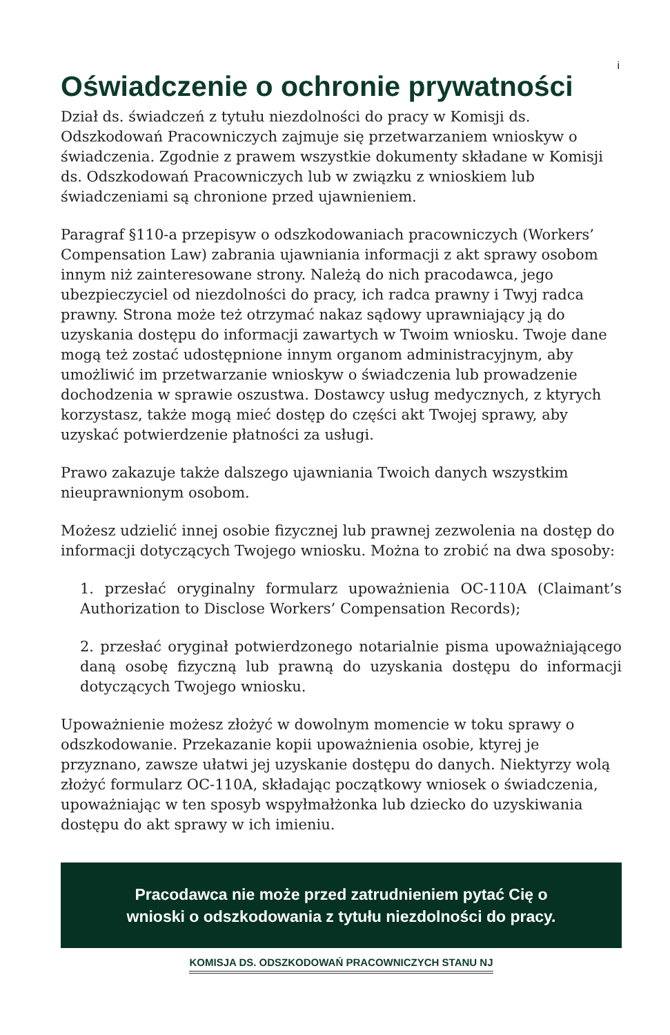i
Oświadczenie o ochronie prywatności
Dział ds. świadczeń z tytułu niezdolności do pracy w Komisji ds. Odszkodowań Pracowniczych zajmuje się przetwarzaniem wnioskyw o świadczenia. Zgodnie z prawem wszystkie dokumenty składane w Komisji ds. Odszkodowań Pracowniczych lub w związku z wnioskiem lub świadczeniami są chronione przed ujawnieniem.
Paragraf §110-a przepisyw o odszkodowaniach pracowniczych (Workers’ Compensation Law) zabrania ujawniania informacji z akt sprawy osobom innym niż zainteresowane strony. Należą do nich pracodawca, jego ubezpieczyciel od niezdolności do pracy, ich radca prawny i Twyj radca prawny. Strona może też otrzymać nakaz sądowy uprawniający ją do uzyskania dostępu do informacji zawartych w Twoim wniosku. Twoje dane mogą też zostać udostępnione innym organom administracyjnym, aby umożliwić im przetwarzanie wnioskyw o świadczenia lub prowadzenie dochodzenia w sprawie oszustwa. Dostawcy usług medycznych, z ktyrych korzystasz, także mogą mieć dostęp do części akt Twojej sprawy, aby uzyskać potwierdzenie płatności za usługi.
Prawo zakazuje także dalszego ujawniania Twoich danych wszystkim nieuprawnionym osobom.
Możesz udzielić innej osobie fizycznej lub prawnej zezwolenia na dostęp do informacji dotyczących Twojego wniosku. Można to zrobić na dwa sposoby:
1. przesłać oryginalny formularz upoważnienia OC-110A (Claimant’s Authorization to Disclose Workers’ Compensation Records);
2. przesłać oryginał potwierdzonego notarialnie pisma upoważniającego daną osobę fizyczną lub prawną do uzyskania dostępu do informacji dotyczących Twojego wniosku.
Upoważnienie możesz złożyć w dowolnym momencie w toku sprawy o odszkodowanie. Przekazanie kopii upoważnienia osobie, ktyrej je przyznano, zawsze ułatwi jej uzyskanie dostępu do danych. Niektyrzy wolą złożyć formularz OC-110A, składając początkowy wniosek o świadczenia, upoważniając w ten sposyb wspyłmałżonka lub dziecko do uzyskiwania dostępu do akt sprawy w ich imieniu.
Pracodawca nie może przed zatrudnieniem pytać Cię o
wnioski o odszkodowania z tytułu niezdolności do pracy.
KOMISJA DS. ODSZKODOWAŃ PRACOWNICZYCH STANU NJ